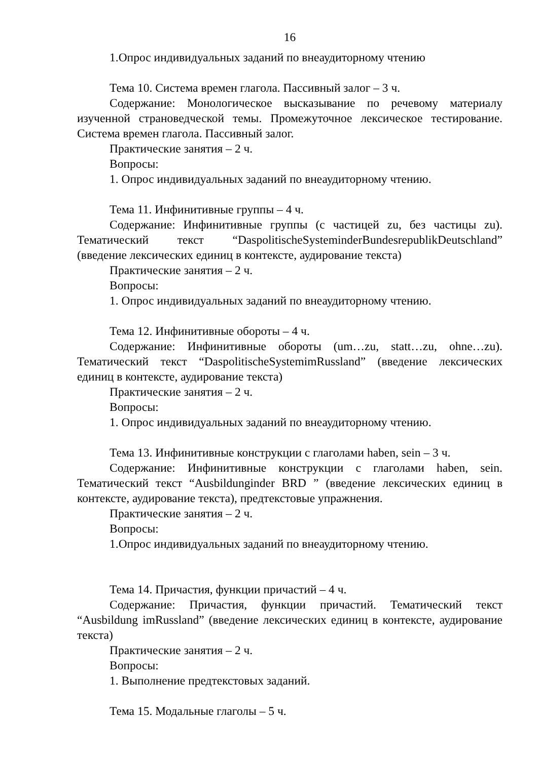16
1.Опрос индивидуальных заданий по внеаудиторному чтению
Тема 10. Система времен глагола. Пассивный залог – 3 ч.
Содержание: Монологическое высказывание по речевому материалу изученной страноведческой темы. Промежуточное лексическое тестирование. Система времен глагола. Пассивный залог.
Практические занятия – 2 ч.
Вопросы:
1. Опрос индивидуальных заданий по внеаудиторному чтению.
Тема 11. Инфинитивные группы – 4 ч.
Содержание: Инфинитивные группы (с частицей zu, без частицы zu). Тематический текст “DaspolitischeSysteminderBundesrepublikDeutschland” (введение лексических единиц в контексте, аудирование текста)
Практические занятия – 2 ч.
Вопросы:
1. Опрос индивидуальных заданий по внеаудиторному чтению.
Тема 12. Инфинитивные обороты – 4 ч.
Содержание: Инфинитивные обороты (um…zu, statt…zu, ohne…zu). Тематический текст “DaspolitischeSystemimRussland” (введение лексических единиц в контексте, аудирование текста)
Практические занятия – 2 ч.
Вопросы:
1. Опрос индивидуальных заданий по внеаудиторному чтению.
Тема 13. Инфинитивные конструкции с глаголами haben, sein – 3 ч.
Содержание: Инфинитивные конструкции с глаголами haben, sein. Тематический текст “Ausbildunginder BRD ” (введение лексических единиц в контексте, аудирование текста), предтекстовые упражнения.
Практические занятия – 2 ч.
Вопросы:
1.Опрос индивидуальных заданий по внеаудиторному чтению.
Тема 14. Причастия, функции причастий – 4 ч.
Содержание: Причастия, функции причастий. Тематический текст “Ausbildung imRussland” (введение лексических единиц в контексте, аудирование текста)
Практические занятия – 2 ч.
Вопросы:
1. Выполнение предтекстовых заданий.
Тема 15. Модальные глаголы – 5 ч.